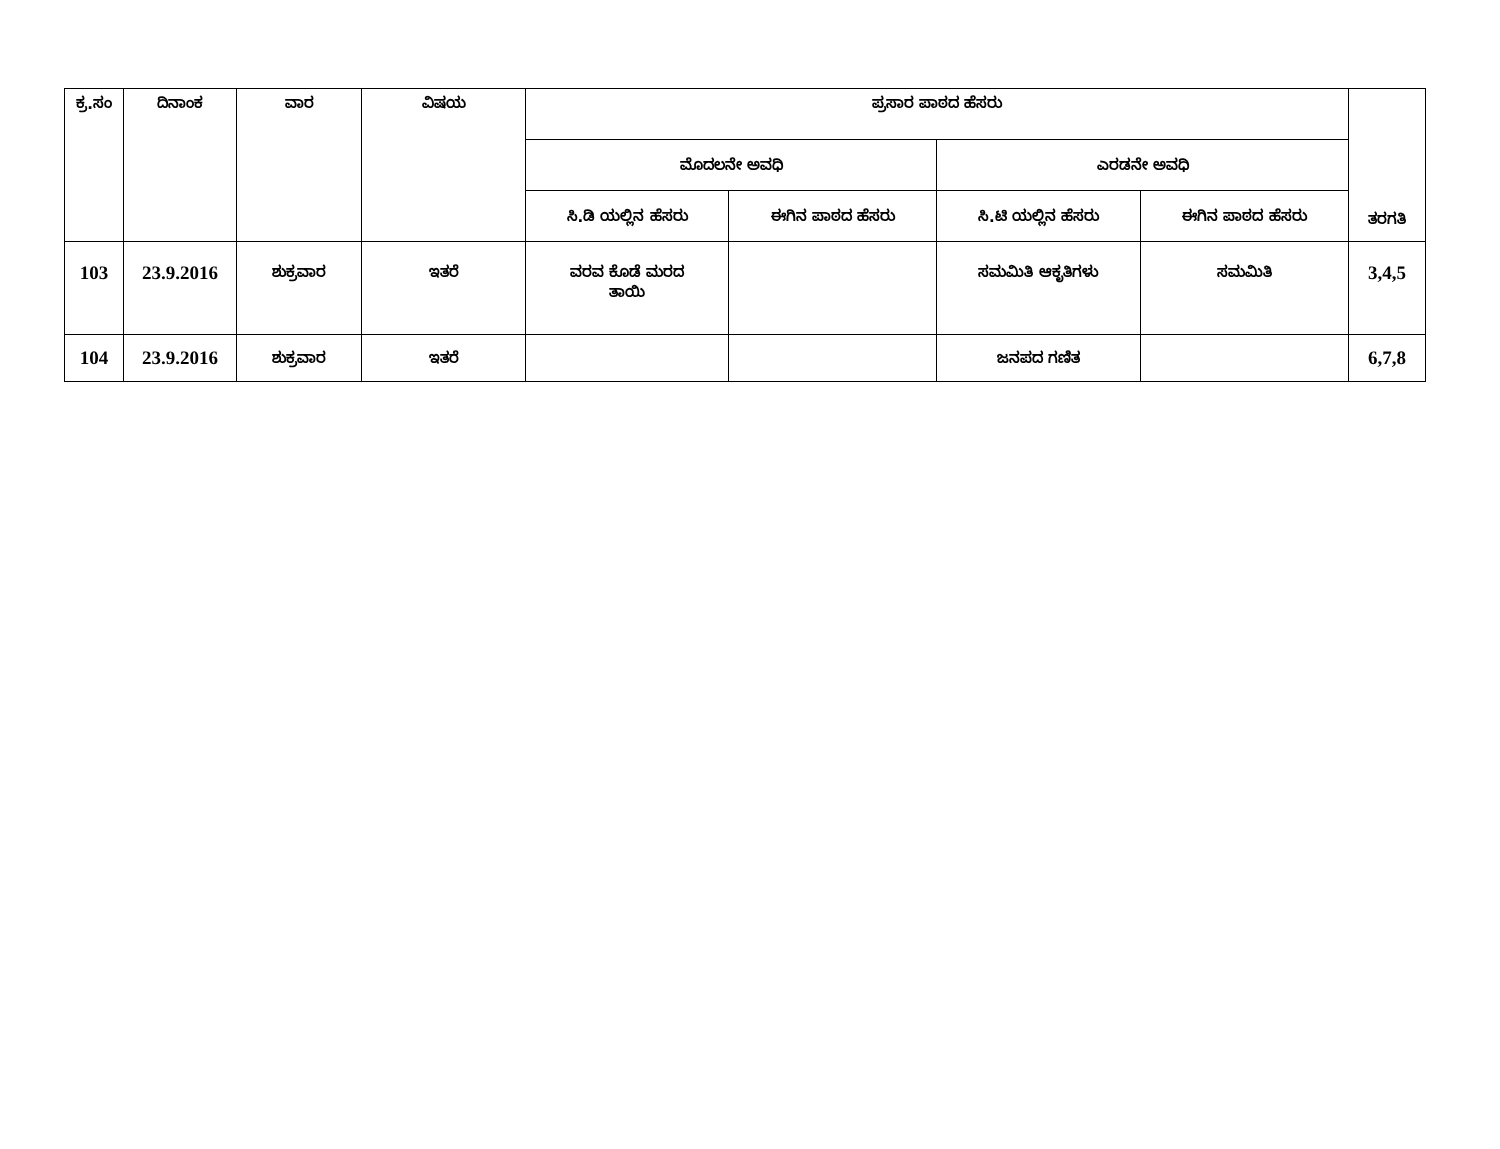| ಕ್ರ.ಸಂ | ದಿನಾಂಕ | ವಾರ | ವಿಷಯ | ಪ್ರಸಾರ ಪಾಠದ ಹೆಸರು | | | | ತರಗತಿ |
| --- | --- | --- | --- | --- | --- | --- | --- | --- |
| | | | | ಮೊದಲನೇ ಅವಧಿ | | ಎರಡನೇ ಅವಧಿ | | |
| | | | | ಸಿ.ಡಿ ಯಲ್ಲಿನ ಹೆಸರು | ಈಗಿನ ಪಾಠದ ಹೆಸರು | ಸಿ.ಟಿ ಯಲ್ಲಿನ ಹೆಸರು | ಈಗಿನ ಪಾಠದ ಹೆಸರು | |
| 103 | 23.9.2016 | ಶುಕ್ರವಾರ | ಇತರೆ | ವರವ ಕೊಡೆ ಮರದ ತಾಯಿ | | ಸಮಮಿತಿ ಆಕೃತಿಗಳು | ಸಮಮಿತಿ | 3,4,5 |
| 104 | 23.9.2016 | ಶುಕ್ರವಾರ | ಇತರೆ | | | ಜನಪದ ಗಣಿತ | | 6,7,8 |